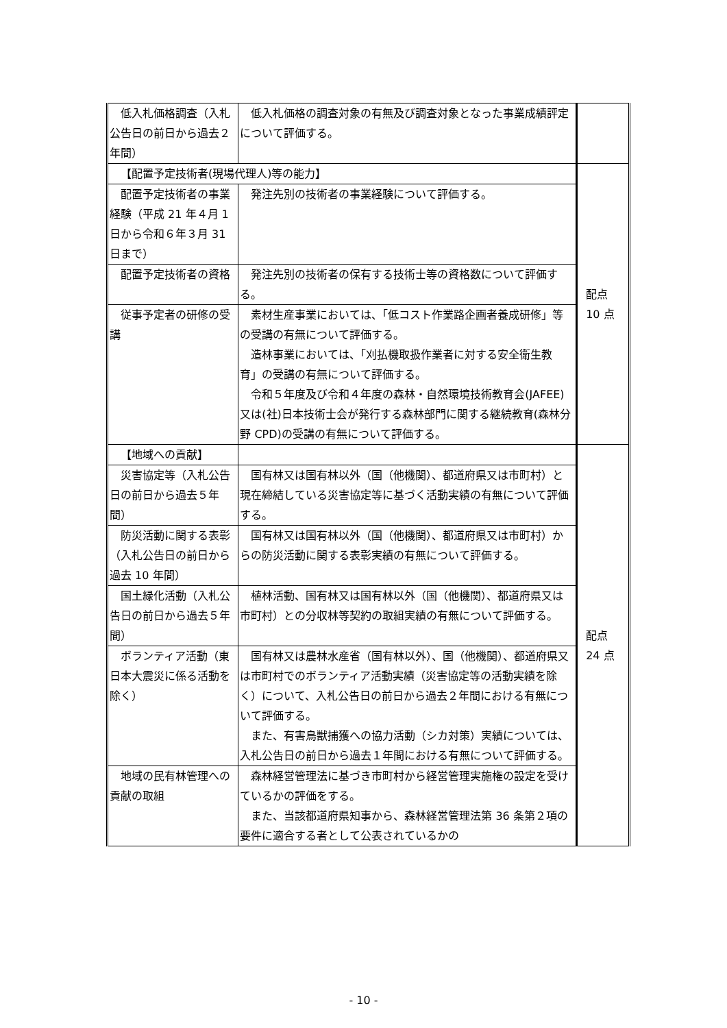| 低入札価格調査（入札公告日の前日から過去２年間） | 低入札価格の調査対象の有無及び調査対象となった事業成績評定について評価する。 | |
| 【配置予定技術者(現場代理人)等の能力】 | | 配点 10 点 |
| 配置予定技術者の事業経験（平成 21 年４月 1 日から令和６年３月 31 日まで） | 発注先別の技術者の事業経験について評価する。 | |
| 配置予定技術者の資格 | 発注先別の技術者の保有する技術士等の資格数について評価する。 | |
| 従事予定者の研修の受講 | 素材生産事業においては、「低コスト作業路企画者養成研修」等の受講の有無について評価する。 造林事業においては、「刈払機取扱作業者に対する安全衛生教育」の受講の有無について評価する。 令和５年度及び令和４年度の森林・自然環境技術教育会(JAFEE)又は(社)日本技術士会が発行する森林部門に関する継続教育(森林分野 CPD)の受講の有無について評価する。 | |
| 【地域への貢献】 | | 配点 24 点 |
| 災害協定等（入札公告日の前日から過去５年間） | 国有林又は国有林以外（国（他機関）、都道府県又は市町村）と現在締結している災害協定等に基づく活動実績の有無について評価する。 | |
| 防災活動に関する表彰（入札公告日の前日から過去 10 年間） | 国有林又は国有林以外（国（他機関）、都道府県又は市町村）からの防災活動に関する表彰実績の有無について評価する。 | |
| 国土緑化活動（入札公告日の前日から過去５年間） | 植林活動、国有林又は国有林以外（国（他機関）、都道府県又は市町村）との分収林等契約の取組実績の有無について評価する。 | |
| ボランティア活動（東日本大震災に係る活動を除く） | 国有林又は農林水産省（国有林以外）、国（他機関）、都道府県又は市町村でのボランティア活動実績（災害協定等の活動実績を除く）について、入札公告日の前日から過去２年間における有無について評価する。 また、有害鳥獣捕獲への協力活動（シカ対策）実績については、入札公告日の前日から過去１年間における有無について評価する。 | |
| 地域の民有林管理への貢献の取組 | 森林経営管理法に基づき市町村から経営管理実施権の設定を受けているかの評価をする。 また、当該都道府県知事から、森林経営管理法第 36 条第２項の要件に適合する者として公表されているかの | |
- 10 -